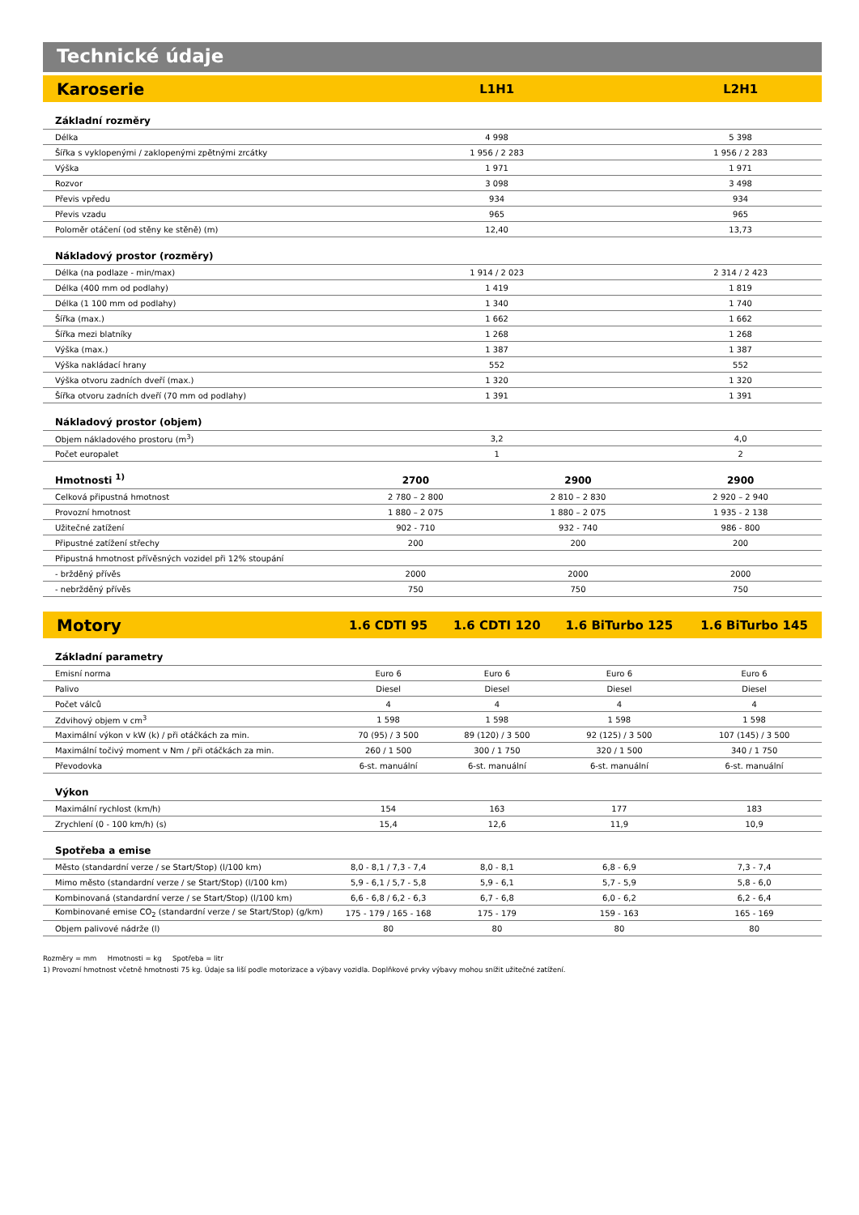Technické údaje
| Karoserie | L1H1 | | L2H1 |
| --- | --- | --- | --- |
| Základní rozměry | | | |
| Délka | 4 998 | | 5 398 |
| Šířka s vyklopenými / zaklopenými zpětnými zrcátky | 1 956 / 2 283 | | 1 956 / 2 283 |
| Výška | 1 971 | | 1 971 |
| Rozvor | 3 098 | | 3 498 |
| Převis vpředu | 934 | | 934 |
| Převis vzadu | 965 | | 965 |
| Poloměr otáčení (od stěny ke stěně) (m) | 12,40 | | 13,73 |
| Nákladový prostor (rozměry) | | | |
| Délka (na podlaze - min/max) | 1 914 / 2 023 | | 2 314 / 2 423 |
| Délka (400 mm od podlahy) | 1 419 | | 1 819 |
| Délka (1 100 mm od podlahy) | 1 340 | | 1 740 |
| Šířka (max.) | 1 662 | | 1 662 |
| Šířka mezi blatníky | 1 268 | | 1 268 |
| Výška (max.) | 1 387 | | 1 387 |
| Výška nakládací hrany | 552 | | 552 |
| Výška otvoru zadních dveří (max.) | 1 320 | | 1 320 |
| Šířka otvoru zadních dveří (70 mm od podlahy) | 1 391 | | 1 391 |
| Nákladový prostor (objem) | | | |
| Objem nákladového prostoru (m<sup>3</sup>) | 3,2 | | 4,0 |
| Počet europalet | 1 | | 2 |
| Hmotnosti <sup>1)</sup> | 2700 | 2900 | 2900 |
| Celková připustná hmotnost | 2 780 – 2 800 | 2 810 – 2 830 | 2 920 – 2 940 |
| Provozní hmotnost | 1 880 – 2 075 | 1 880 – 2 075 | 1 935 - 2 138 |
| Užitečné zatížení | 902 - 710 | 932 - 740 | 986 - 800 |
| Připustné zatížení střechy | 200 | 200 | 200 |
| Připustná hmotnost přívěsných vozidel při 12% stoupání | | | |
| - bržděný přívěs | 2000 | 2000 | 2000 |
| - nebržděný přívěs | 750 | 750 | 750 |
| Motory | 1.6 CDTI 95 | 1.6 CDTI 120 | 1.6 BiTurbo 125 | 1.6 BiTurbo 145 |
| --- | --- | --- | --- | --- |
| Základní parametry | | | | |
| Emisní norma | Euro 6 | Euro 6 | Euro 6 | Euro 6 |
| Palivo | Diesel | Diesel | Diesel | Diesel |
| Počet válců | 4 | 4 | 4 | 4 |
| Zdvihový objem v cm<sup>3</sup> | 1 598 | 1 598 | 1 598 | 1 598 |
| Maximální výkon v kW (k) / při otáčkách za min. | 70 (95) / 3 500 | 89 (120) / 3 500 | 92 (125) / 3 500 | 107 (145) / 3 500 |
| Maximální točivý moment v Nm / při otáčkách za min. | 260 / 1 500 | 300 / 1 750 | 320 / 1 500 | 340 / 1 750 |
| Převodovka | 6-st. manuální | 6-st. manuální | 6-st. manuální | 6-st. manuální |
| Výkon | | | | |
| Maximální rychlost (km/h) | 154 | 163 | 177 | 183 |
| Zrychlení (0 - 100 km/h) (s) | 15,4 | 12,6 | 11,9 | 10,9 |
| Spotřeba a emise | | | | |
| Město (standardní verze / se Start/Stop) (l/100 km) | 8,0 - 8,1 / 7,3 - 7,4 | 8,0 - 8,1 | 6,8 - 6,9 | 7,3 - 7,4 |
| Mimo město (standardní verze / se Start/Stop) (l/100 km) | 5,9 - 6,1 / 5,7 - 5,8 | 5,9 - 6,1 | 5,7 - 5,9 | 5,8 - 6,0 |
| Kombinovaná (standardní verze / se Start/Stop) (l/100 km) | 6,6 - 6,8 / 6,2 - 6,3 | 6,7 - 6,8 | 6,0 - 6,2 | 6,2 - 6,4 |
| Kombinované emise CO<sub>2</sub> (standardní verze / se Start/Stop) (g/km) | 175 - 179 / 165 - 168 | 175 - 179 | 159 - 163 | 165 - 169 |
| Objem palivové nádrže (l) | 80 | 80 | 80 | 80 |
Rozměry = mm Hmotnosti = kg Spotřeba = litr
1) Provozní hmotnost včetně hmotnosti 75 kg. Údaje sa liší podle motorizace a výbavy vozidla. Doplňkové prvky výbavy mohou snížit užitečné zatížení.